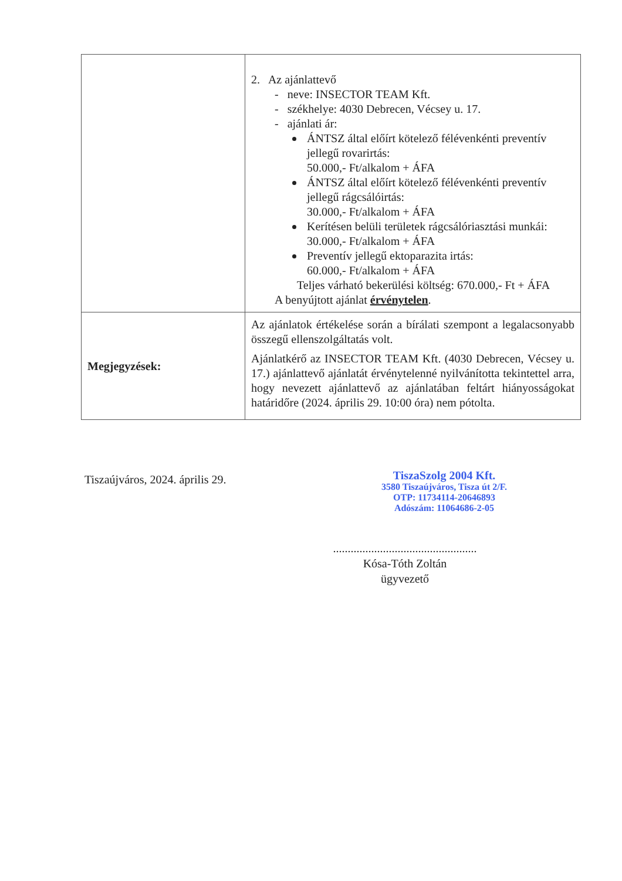| | 2. Az ajánlattevő - neve: INSECTOR TEAM Kft. - székhelye: 4030 Debrecen, Vécsey u. 17. - ajánlati ár: ÁNTSZ által előírt kötelező félévenkénti preventív jellegű rovarirtás: 50.000,- Ft/alkalom + ÁFA ÁNTSZ által előírt kötelező félévenkénti preventív jellegű rágcsálóirtás: 30.000,- Ft/alkalom + ÁFA Kerítésen belüli területek rágcsálóriasztási munkái: 30.000,- Ft/alkalom + ÁFA Preventív jellegű ektoparazita irtás: 60.000,- Ft/alkalom + ÁFA Teljes várható bekerülési költség: 670.000,- Ft + ÁFA A benyújtott ajánlat érvénytelen . |
| Megjegyzések: | Az ajánlatok értékelése során a bírálati szempont a legalacsonyabb összegű ellenszolgáltatás volt. Ajánlatkérő az INSECTOR TEAM Kft. (4030 Debrecen, Vécsey u. 17.) ajánlattevő ajánlatát érvénytelenné nyilvánította tekintettel arra, hogy nevezett ajánlattevő az ajánlatában feltárt hiányosságokat határidőre (2024. április 29. 10:00 óra) nem pótolta. |
Tiszaújváros, 2024. április 29.
TiszaSzolg 2004 Kft.
3580 Tiszaújváros, Tisza út 2/F.
OTP: 11734114-20646893
Adószám: 11064686-2-05
.................................................
Kósa-Tóth Zoltán
ügyvezető